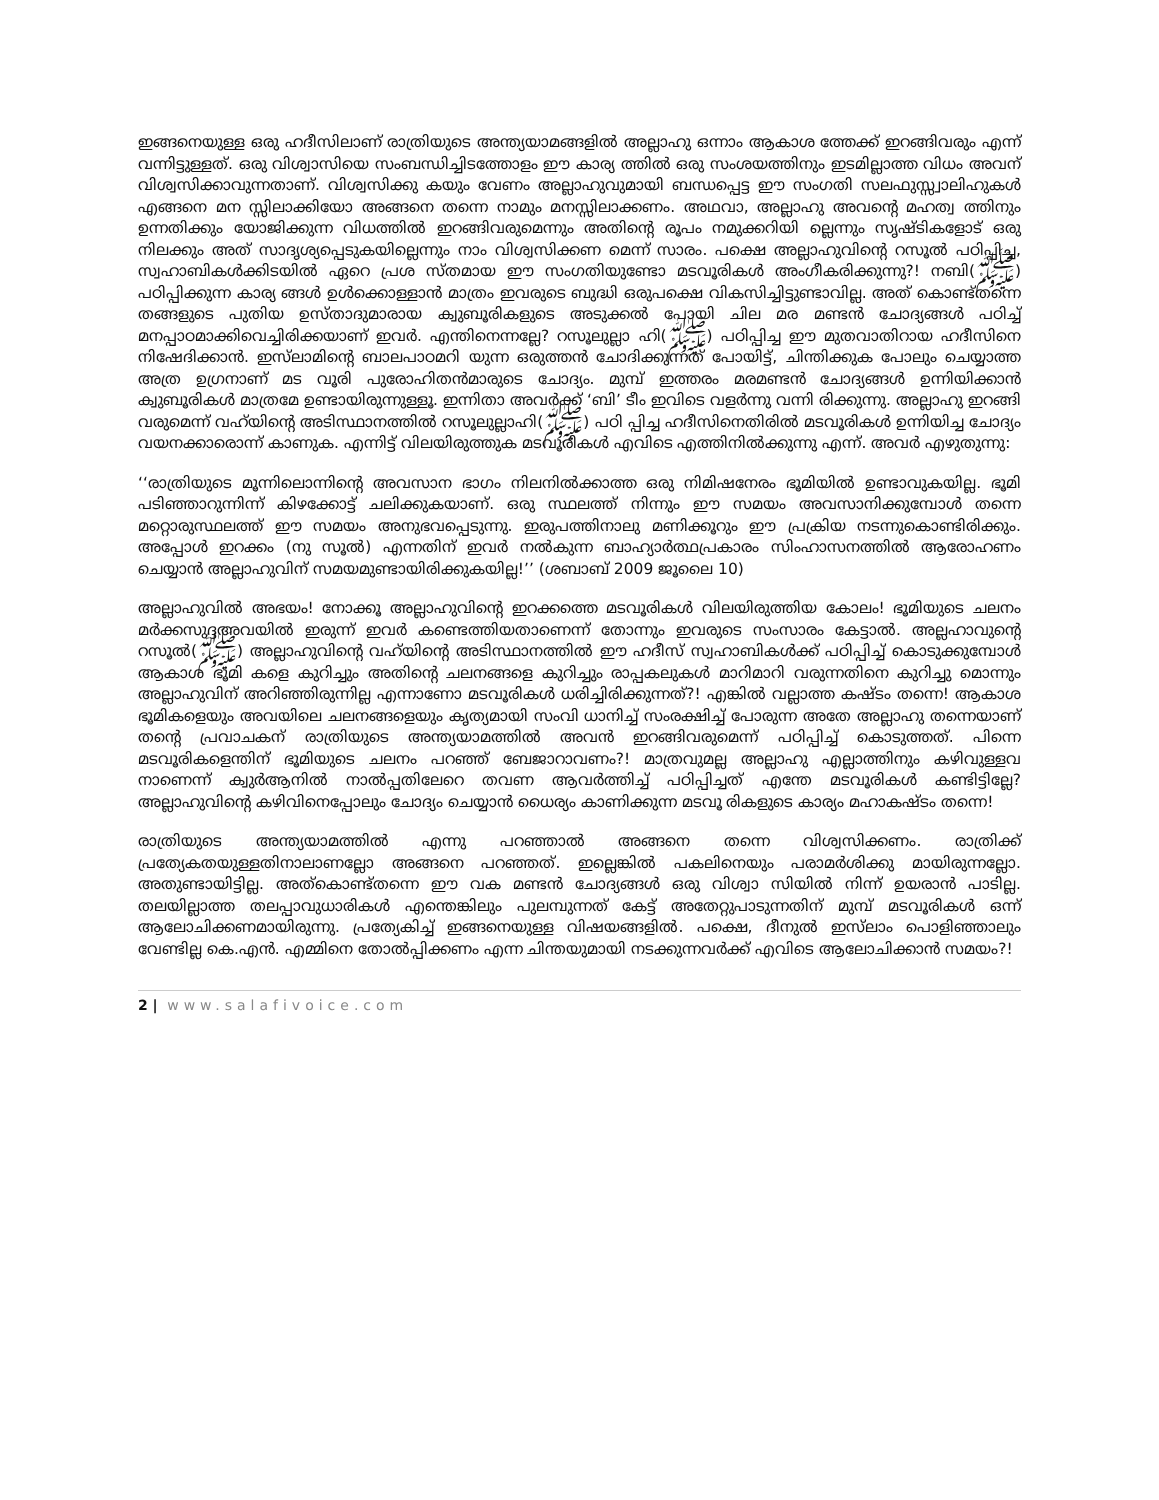ഇങ്ങനെയുള്ള ഒരു ഹദീസിലാണ് രാത്രിയുടെ അന്ത്യയാമങ്ങളിൽ അല്ലാഹു ഒന്നാം ആകാശ ത്തേക്ക് ഇറങ്ങിവരും എന്ന് വന്നിട്ടുള്ളത്. ഒരു വിശ്വാസിയെ സംബന്ധിച്ചിടത്തോളം ഈ കാര്യ ത്തിൽ ഒരു സംശയത്തിനും ഇടമില്ലാത്ത വിധം അവന് വിശ്വസിക്കാവുന്നതാണ്. വിശ്വസിക്കു കയും വേണം അല്ലാഹുവുമായി ബന്ധപ്പെട്ട ഈ സംഗതി സലഫുസ്സ്വാലിഹുകൾ എങ്ങനെ മന സ്സിലാക്കിയോ അങ്ങനെ തന്നെ നാമും മനസ്സിലാക്കണം. അഥവാ, അല്ലാഹു അവന്റെ മഹത്വ ത്തിനും ഉന്നതിക്കും യോജിക്കുന്ന വിധത്തിൽ ഇറങ്ങിവരുമെന്നും അതിന്റെ രൂപം നമുക്കറിയി ല്ലെന്നും സൃഷ്ടികളോട് ഒരു നിലക്കും അത് സാദൃശ്യപ്പെടുകയില്ലെന്നും നാം വിശ്വസിക്കണ മെന്ന് സാരം. പക്ഷെ അല്ലാഹുവിന്റെ റസൂൽ പഠിപ്പിച്ച, സ്വഹാബികൾക്കിടയിൽ ഏറെ പ്രശ സ്തമായ ഈ സംഗതിയുണ്ടോ മടവൂരികൾ അംഗീകരിക്കുന്നു?! നബി(ﷺ) പഠിപ്പിക്കുന്ന കാര്യ ങ്ങൾ ഉൾക്കൊള്ളാൻ മാത്രം ഇവരുടെ ബുദ്ധി ഒരുപക്ഷെ വികസിച്ചിട്ടുണ്ടാവില്ല. അത് കൊണ്ട്തന്നെ തങ്ങളുടെ പുതിയ ഉസ്താദുമാരായ ക്വുബൂരികളുടെ അടുക്കൽ പോയി ചില മര മണ്ടൻ ചോദ്യങ്ങൾ പഠിച്ച് മനപ്പാഠമാക്കിവെച്ചിരിക്കയാണ് ഇവർ. എന്തിനെന്നല്ലേ? റസൂലുല്ലാ ഹി(ﷺ) പഠിപ്പിച്ച ഈ മുതവാതിറായ ഹദീസിനെ നിഷേദിക്കാൻ. ഇസ്‌ലാമിന്റെ ബാലപാഠമറി യുന്ന ഒരുത്തൻ ചോദിക്കുന്നത് പോയിട്ട്, ചിന്തിക്കുക പോലും ചെയ്യാത്ത അത്ര ഉഗ്രനാണ് മട വൂരി പുരോഹിതൻമാരുടെ ചോദ്യം. മുമ്പ് ഇത്തരം മരമണ്ടൻ ചോദ്യങ്ങൾ ഉന്നിയിക്കാൻ ക്വുബൂരികൾ മാത്രമേ ഉണ്ടായിരുന്നുള്ളൂ. ഇന്നിതാ അവർക്ക് ‘ബി’ ടീം ഇവിടെ വളർന്നു വന്നി രിക്കുന്നു. അല്ലാഹു ഇറങ്ങി വരുമെന്ന് വഹ്‌യിന്റെ അടിസ്ഥാനത്തിൽ റസൂലുല്ലാഹി(ﷺ) പഠി പ്പിച്ച ഹദീസിനെതിരിൽ മടവൂരികൾ ഉന്നിയിച്ച ചോദ്യം വയനക്കാരൊന്ന് കാണുക. എന്നിട്ട് വിലയിരുത്തുക മടവൂരികൾ എവിടെ എത്തിനിൽക്കുന്നു എന്ന്. അവർ എഴുതുന്നു:
‘‘രാത്രിയുടെ മൂന്നിലൊന്നിന്റെ അവസാന ഭാഗം നിലനിൽക്കാത്ത ഒരു നിമിഷനേരം ഭൂമിയിൽ ഉണ്ടാവുകയില്ല. ഭൂമി പടിഞ്ഞാറുന്നിന്ന് കിഴക്കോട്ട് ചലിക്കുകയാണ്. ഒരു സ്ഥലത്ത് നിന്നും ഈ സമയം അവസാനിക്കുമ്പോൾ തന്നെ മറ്റൊരുസ്ഥലത്ത് ഈ സമയം അനുഭവപ്പെടുന്നു. ഇരുപത്തിനാലു മണിക്കൂറും ഈ പ്രക്രിയ നടന്നുകൊണ്ടിരിക്കും. അപ്പോൾ ഇറക്കം (നു സൂൽ) എന്നതിന് ഇവർ നൽകുന്ന ബാഹ്യാർത്ഥപ്രകാരം സിംഹാസനത്തിൽ ആരോഹണം ചെയ്യാൻ അല്ലാഹുവിന് സമയമുണ്ടായിരിക്കുകയില്ല!’’ (ശബാബ് 2009 ജൂലൈ 10)
അല്ലാഹുവിൽ അഭയം! നോക്കൂ അല്ലാഹുവിന്റെ ഇറക്കത്തെ മടവൂരികൾ വിലയിരുത്തിയ കോലം! ഭൂമിയുടെ ചലനം മർക്കസുദ്ദഅവയിൽ ഇരുന്ന് ഇവർ കണ്ടെത്തിയതാണെന്ന് തോന്നും ഇവരുടെ സംസാരം കേട്ടാൽ. അല്ലഹാവുന്റെ റസൂൽ(ﷺ) അല്ലാഹുവിന്റെ വഹ്‌യിന്റെ അടിസ്ഥാനത്തിൽ ഈ ഹദീസ് സ്വഹാബികൾക്ക് പഠിപ്പിച്ച് കൊടുക്കുമ്പോൾ ആകാശ ഭൂമി കളെ കുറിച്ചും അതിന്റെ ചലനങ്ങളെ കുറിച്ചും രാപ്പകലുകൾ മാറിമാറി വരുന്നതിനെ കുറിച്ചു മൊന്നും അല്ലാഹുവിന് അറിഞ്ഞിരുന്നില്ല എന്നാണോ മടവൂരികൾ ധരിച്ചിരിക്കുന്നത്?! എങ്കിൽ വല്ലാത്ത കഷ്ടം തന്നെ! ആകാശ ഭൂമികളെയും അവയിലെ ചലനങ്ങളെയും കൃത്യമായി സംവി ധാനിച്ച് സംരക്ഷിച്ച് പോരുന്ന അതേ അല്ലാഹു തന്നെയാണ് തന്റെ പ്രവാചകന് രാത്രിയുടെ അന്ത്യയാമത്തിൽ അവൻ ഇറങ്ങിവരുമെന്ന് പഠിപ്പിച്ച് കൊടുത്തത്. പിന്നെ മടവൂരികളെന്തിന് ഭൂമിയുടെ ചലനം പറഞ്ഞ് ബേജാറാവണം?! മാത്രവുമല്ല അല്ലാഹു എല്ലാത്തിനും കഴിവുള്ളവ നാണെന്ന് ക്വുർആനിൽ നാൽപ്പതിലേറെ തവണ ആവർത്തിച്ച് പഠിപ്പിച്ചത് എന്തേ മടവൂരികൾ കണ്ടിട്ടില്ലേ? അല്ലാഹുവിന്റെ കഴിവിനെപ്പോലും ചോദ്യം ചെയ്യാൻ ധൈര്യം കാണിക്കുന്ന മടവൂ രികളുടെ കാര്യം മഹാകഷ്ടം തന്നെ!
രാത്രിയുടെ അന്ത്യയാമത്തിൽ എന്നു പറഞ്ഞാൽ അങ്ങനെ തന്നെ വിശ്വസിക്കണം. രാത്രിക്ക് പ്രത്യേകതയുള്ളതിനാലാണല്ലോ അങ്ങനെ പറഞ്ഞത്. ഇല്ലെങ്കിൽ പകലിനെയും പരാമർശിക്കു മായിരുന്നല്ലോ. അതുണ്ടായിട്ടില്ല. അത്കൊണ്ട്തന്നെ ഈ വക മണ്ടൻ ചോദ്യങ്ങൾ ഒരു വിശ്വാ സിയിൽ നിന്ന് ഉയരാൻ പാടില്ല. തലയില്ലാത്ത തലപ്പാവുധാരികൾ എന്തെങ്കിലും പുലമ്പുന്നത് കേട്ട് അതേറ്റുപാടുന്നതിന് മുമ്പ് മടവൂരികൾ ഒന്ന് ആലോചിക്കണമായിരുന്നു. പ്രത്യേകിച്ച് ഇങ്ങനെയുള്ള വിഷയങ്ങളിൽ. പക്ഷെ, ദീനുൽ ഇസ്‌ലാം പൊളിഞ്ഞാലും വേണ്ടില്ല കെ.എൻ. എമ്മിനെ തോൽപ്പിക്കണം എന്ന ചിന്തയുമായി നടക്കുന്നവർക്ക് എവിടെ ആലോചിക്കാൻ സമയം?!
2 | www.salafivoice.com